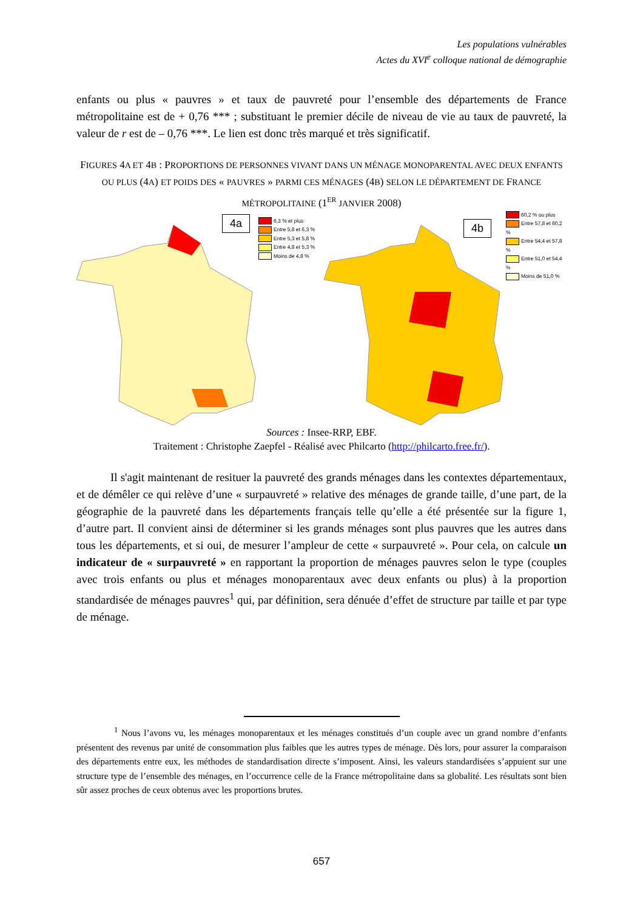Les populations vulnérables
Actes du XVI<sup>e</sup> colloque national de démographie
enfants ou plus « pauvres » et taux de pauvreté pour l’ensemble des départements de France métropolitaine est de + 0,76 *** ; substituant le premier décile de niveau de vie au taux de pauvreté, la valeur de r est de – 0,76 ***. Le lien est donc très marqué et très significatif.
FIGURES 4A ET 4B : PROPORTIONS DE PERSONNES VIVANT DANS UN MÉNAGE MONOPARENTAL AVEC DEUX ENFANTS OU PLUS (4A) ET POIDS DES « PAUVRES » PARMI CES MÉNAGES (4B) SELON LE DÉPARTEMENT DE FRANCE MÉTROPOLITAINE (1<sup>ER</sup> JANVIER 2008)
4a
6,3 % et plus
Entre 5,8 et 6,3 %
Entre 5,3 et 5,8 %
Entre 4,8 et 5,3 %
Moins de 4,8 %
4b
60,2 % ou plus
Entre 57,8 et 60,2 %
Entre 54,4 et 57,8 %
Entre 51,0 et 54,4 %
Moins de 51,0 %
Sources : Insee-RRP, EBF.
Traitement : Christophe Zaepfel - Réalisé avec Philcarto (http://philcarto.free.fr/).
Il s'agit maintenant de resituer la pauvreté des grands ménages dans les contextes départementaux, et de démêler ce qui relève d’une « surpauvreté » relative des ménages de grande taille, d’une part, de la géographie de la pauvreté dans les départements français telle qu’elle a été présentée sur la figure 1, d’autre part. Il convient ainsi de déterminer si les grands ménages sont plus pauvres que les autres dans tous les départements, et si oui, de mesurer l’ampleur de cette « surpauvreté ». Pour cela, on calcule un indicateur de « surpauvreté » en rapportant la proportion de ménages pauvres selon le type (couples avec trois enfants ou plus et ménages monoparentaux avec deux enfants ou plus) à la proportion standardisée de ménages pauvres<sup>1</sup> qui, par définition, sera dénuée d’effet de structure par taille et par type de ménage.
<sup>1</sup> Nous l’avons vu, les ménages monoparentaux et les ménages constitués d’un couple avec un grand nombre d’enfants présentent des revenus par unité de consommation plus faibles que les autres types de ménage. Dès lors, pour assurer la comparaison des départements entre eux, les méthodes de standardisation directe s’imposent. Ainsi, les valeurs standardisées s’appuient sur une structure type de l’ensemble des ménages, en l’occurrence celle de la France métropolitaine dans sa globalité. Les résultats sont bien sûr assez proches de ceux obtenus avec les proportions brutes.
657